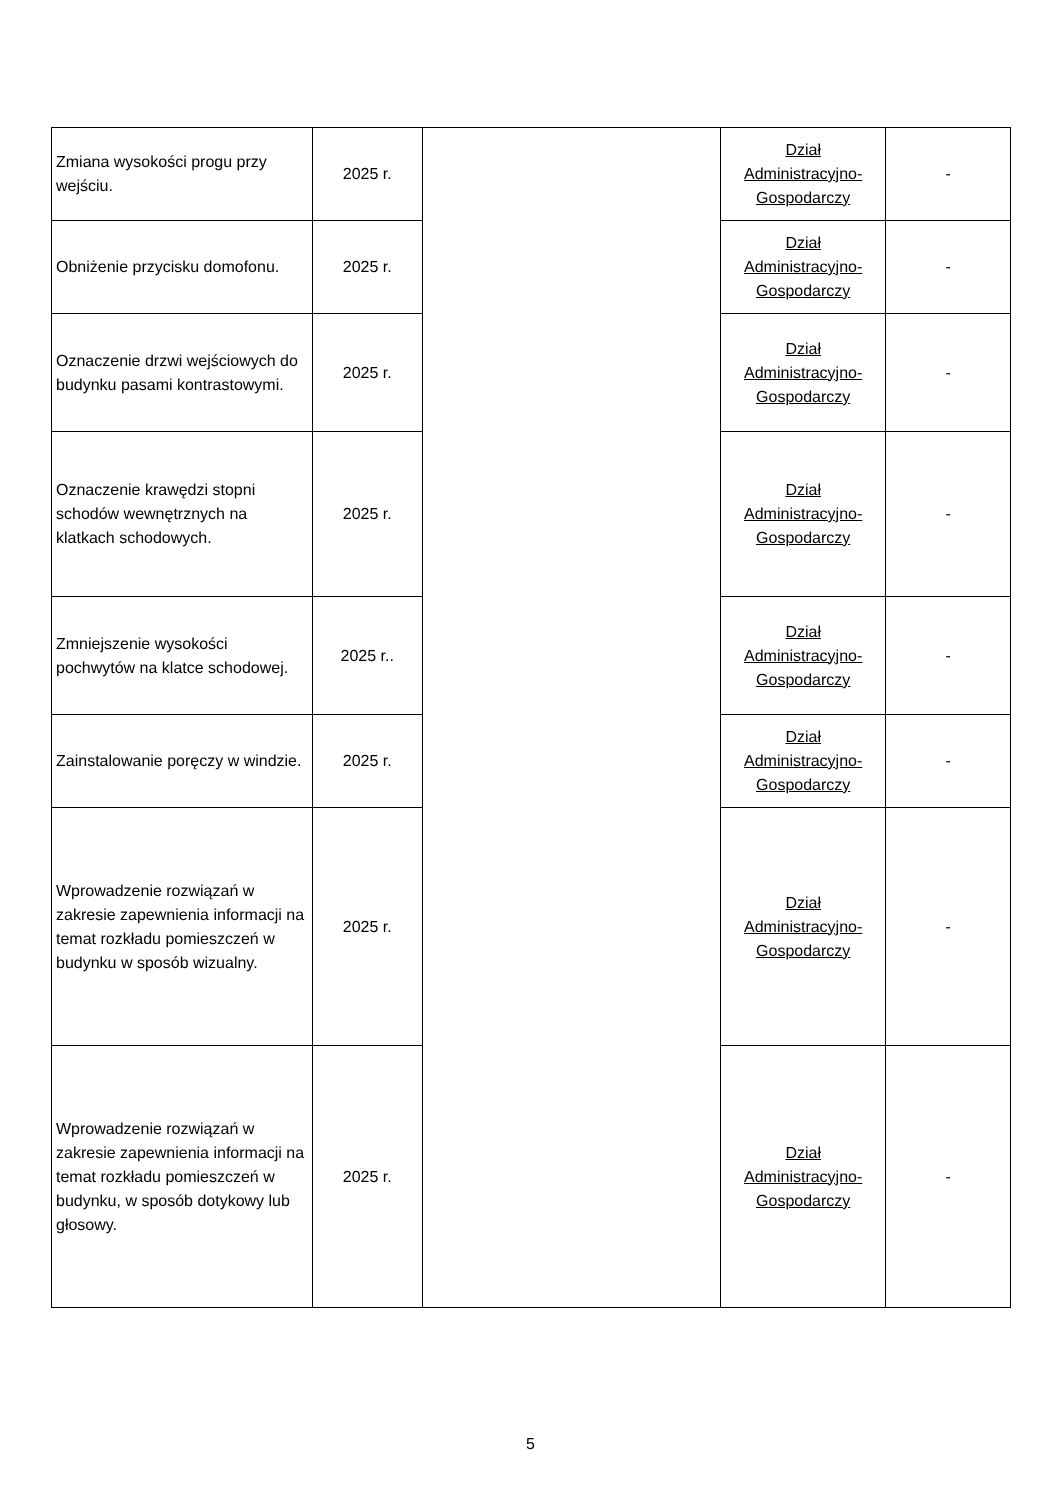| Zmiana wysokości progu przy wejściu. | 2025 r. | | Dział Administracyjno-Gospodarczy | - |
| Obniżenie przycisku domofonu. | 2025 r. | | Dział Administracyjno-Gospodarczy | - |
| Oznaczenie drzwi wejściowych do budynku pasami kontrastowymi. | 2025 r. | | Dział Administracyjno-Gospodarczy | - |
| Oznaczenie krawędzi stopni schodów wewnętrznych na klatkach schodowych. | 2025 r. | | Dział Administracyjno-Gospodarczy | - |
| Zmniejszenie wysokości pochwytów na klatce schodowej. | 2025 r.. | | Dział Administracyjno-Gospodarczy | - |
| Zainstalowanie poręczy w windzie. | 2025 r. | | Dział Administracyjno-Gospodarczy | - |
| Wprowadzenie rozwiązań w zakresie zapewnienia informacji na temat rozkładu pomieszczeń w budynku w sposób wizualny. | 2025 r. | | Dział Administracyjno-Gospodarczy | - |
| Wprowadzenie rozwiązań w zakresie zapewnienia informacji na temat rozkładu pomieszczeń w budynku, w sposób dotykowy lub głosowy. | 2025 r. | | Dział Administracyjno-Gospodarczy | - |
5